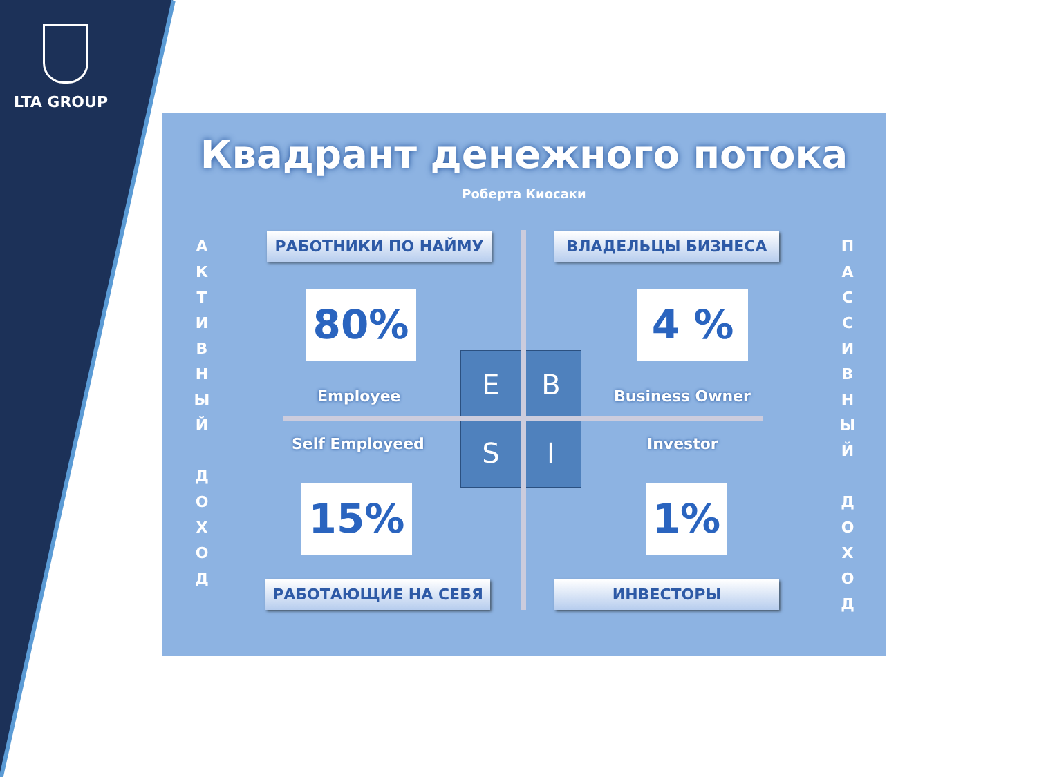LTA GROUP
Квадрант денежного потока
Роберта Киосаки
А
К
Т
И
В
Н
Ы
Й
Д
О
Х
О
Д
П
А
С
С
И
В
Н
Ы
Й
Д
О
Х
О
Д
E B
S I
РАБОТНИКИ ПО НАЙМУ ВЛАДЕЛЬЦЫ БИЗНЕСА
80% 4 %
Employee Business Owner
Self Employeed Investor
15% 1%
РАБОТАЮЩИЕ НА СЕБЯ ИНВЕСТОРЫ